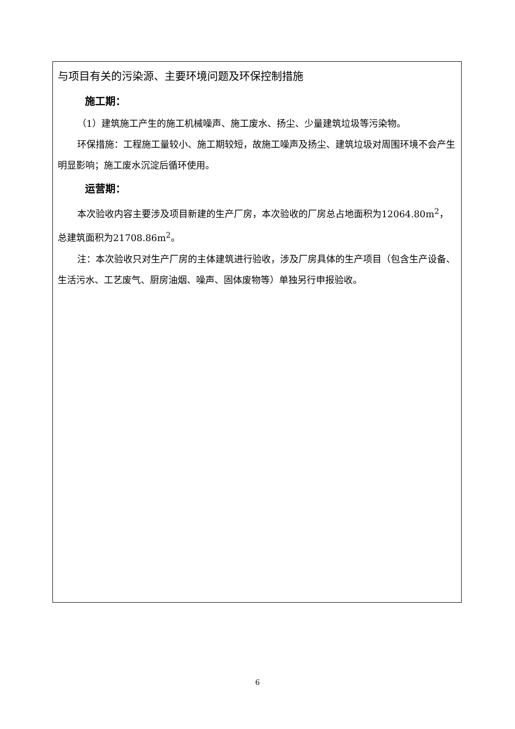| 与项目有关的污染源、主要环境问题及环保控制措施 施工期： （1）建筑施工产生的施工机械噪声、施工废水、扬尘、少量建筑垃圾等污染物。 环保措施：工程施工量较小、施工期较短，故施工噪声及扬尘、建筑垃圾对周围环境不会产生明显影响；施工废水沉淀后循环使用。 运营期： 本次验收内容主要涉及项目新建的生产厂房，本次验收的厂房总占地面积为12064.80m<sup>2</sup>，总建筑面积为21708.86m<sup>2</sup>。 注：本次验收只对生产厂房的主体建筑进行验收，涉及厂房具体的生产项目（包含生产设备、生活污水、工艺废气、厨房油烟、噪声、固体废物等）单独另行申报验收。 |
6